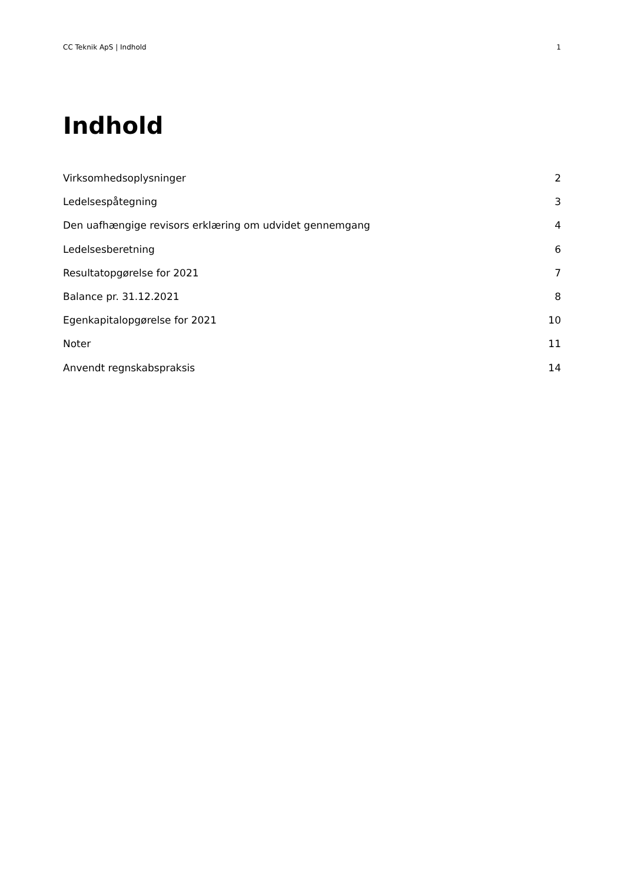CC Teknik ApS | Indhold 1
Indhold
Virksomhedsoplysninger 2
Ledelsespåtegning 3
Den uafhængige revisors erklæring om udvidet gennemgang 4
Ledelsesberetning 6
Resultatopgørelse for 2021 7
Balance pr. 31.12.2021 8
Egenkapitalopgørelse for 2021 10
Noter 11
Anvendt regnskabspraksis 14